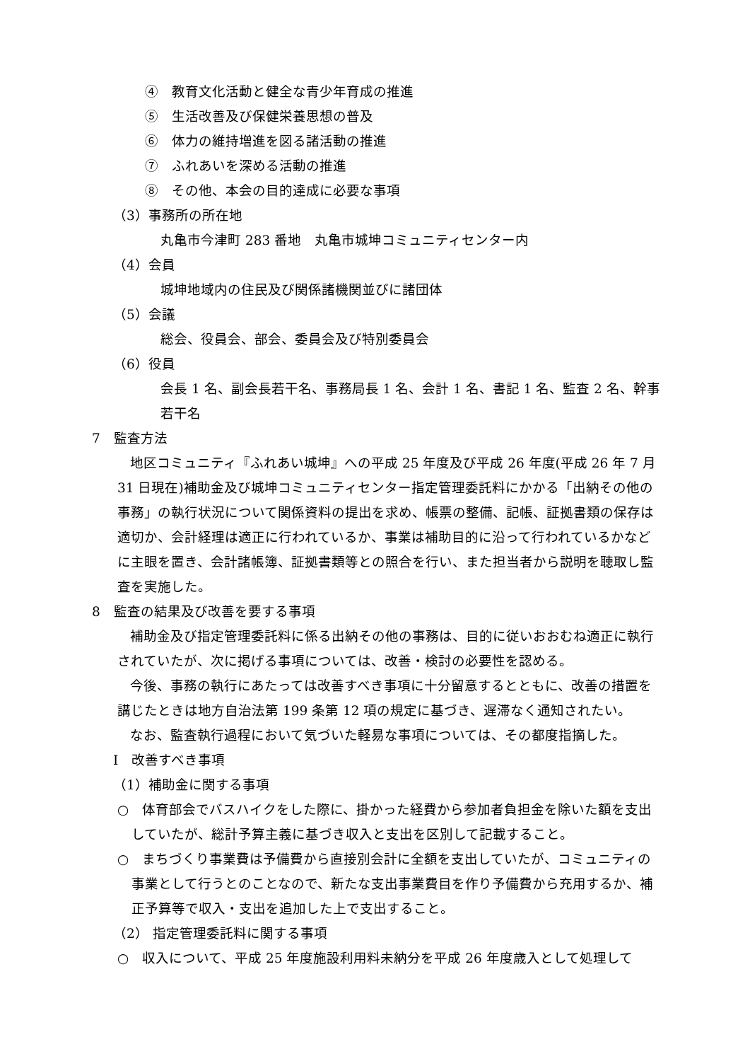④　教育文化活動と健全な青少年育成の推進
⑤　生活改善及び保健栄養思想の普及
⑥　体力の維持増進を図る諸活動の推進
⑦　ふれあいを深める活動の推進
⑧　その他、本会の目的達成に必要な事項
（3）事務所の所在地
丸亀市今津町 283 番地　丸亀市城坤コミュニティセンター内
（4）会員
城坤地域内の住民及び関係諸機関並びに諸団体
（5）会議
総会、役員会、部会、委員会及び特別委員会
（6）役員
会長 1 名、副会長若干名、事務局長 1 名、会計 1 名、書記 1 名、監査 2 名、幹事若干名
7　監査方法
地区コミュニティ『ふれあい城坤』への平成 25 年度及び平成 26 年度(平成 26 年 7 月 31 日現在)補助金及び城坤コミュニティセンター指定管理委託料にかかる「出納その他の事務」の執行状況について関係資料の提出を求め、帳票の整備、記帳、証拠書類の保存は適切か、会計経理は適正に行われているか、事業は補助目的に沿って行われているかなどに主眼を置き、会計諸帳簿、証拠書類等との照合を行い、また担当者から説明を聴取し監査を実施した。
8　監査の結果及び改善を要する事項
補助金及び指定管理委託料に係る出納その他の事務は、目的に従いおおむね適正に執行されていたが、次に掲げる事項については、改善・検討の必要性を認める。
今後、事務の執行にあたっては改善すべき事項に十分留意するとともに、改善の措置を講じたときは地方自治法第 199 条第 12 項の規定に基づき、遅滞なく通知されたい。
なお、監査執行過程において気づいた軽易な事項については、その都度指摘した。
Ⅰ　改善すべき事項
（1）補助金に関する事項
○　体育部会でバスハイクをした際に、掛かった経費から参加者負担金を除いた額を支出していたが、総計予算主義に基づき収入と支出を区別して記載すること。
○　まちづくり事業費は予備費から直接別会計に全額を支出していたが、コミュニティの事業として行うとのことなので、新たな支出事業費目を作り予備費から充用するか、補正予算等で収入・支出を追加した上で支出すること。
（2） 指定管理委託料に関する事項
○　収入について、平成 25 年度施設利用料未納分を平成 26 年度歳入として処理して